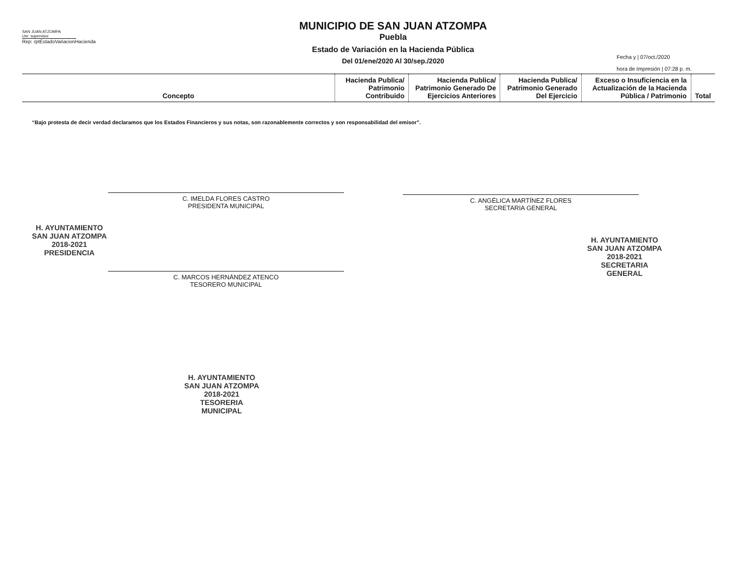SAN JUAN ATZOMPA
Usr: supervisor
Rep: rptEstadoVariacionHacienda
MUNICIPIO DE SAN JUAN ATZOMPA
Puebla
Estado de Variación en la Hacienda Pública
Del 01/ene/2020 Al 30/sep./2020
Fecha y | 07/oct./2020
hora de Impresión | 07:28 p. m.
| Concepto | Hacienda Publica/ Patrimonio Contribuido | Hacienda Publica/ Patrimonio Generado De Ejercicios Anteriores | Hacienda Publica/ Patrimonio Generado Del Ejercicio | Exceso o Insuficiencia en la Actualización de la Hacienda Pública / Patrimonio | Total |
| --- | --- | --- | --- | --- | --- |
“Bajo protesta de decir verdad declaramos que los Estados Financieros y sus notas, son razonablemente correctos y son responsabilidad del emisor”.
C. IMELDA FLORES CASTRO
PRESIDENTA MUNICIPAL
C. ANGÉLICA MARTÍNEZ FLORES
SECRETARIA GENERAL
C. MARCOS HERNÁNDEZ ATENCO
TESORERO MUNICIPAL
H. AYUNTAMIENTO
SAN JUAN ATZOMPA
2018-2021
PRESIDENCIA
H. AYUNTAMIENTO
SAN JUAN ATZOMPA
2018-2021
SECRETARIA
GENERAL
H. AYUNTAMIENTO
SAN JUAN ATZOMPA
2018-2021
TESORERIA
MUNICIPAL